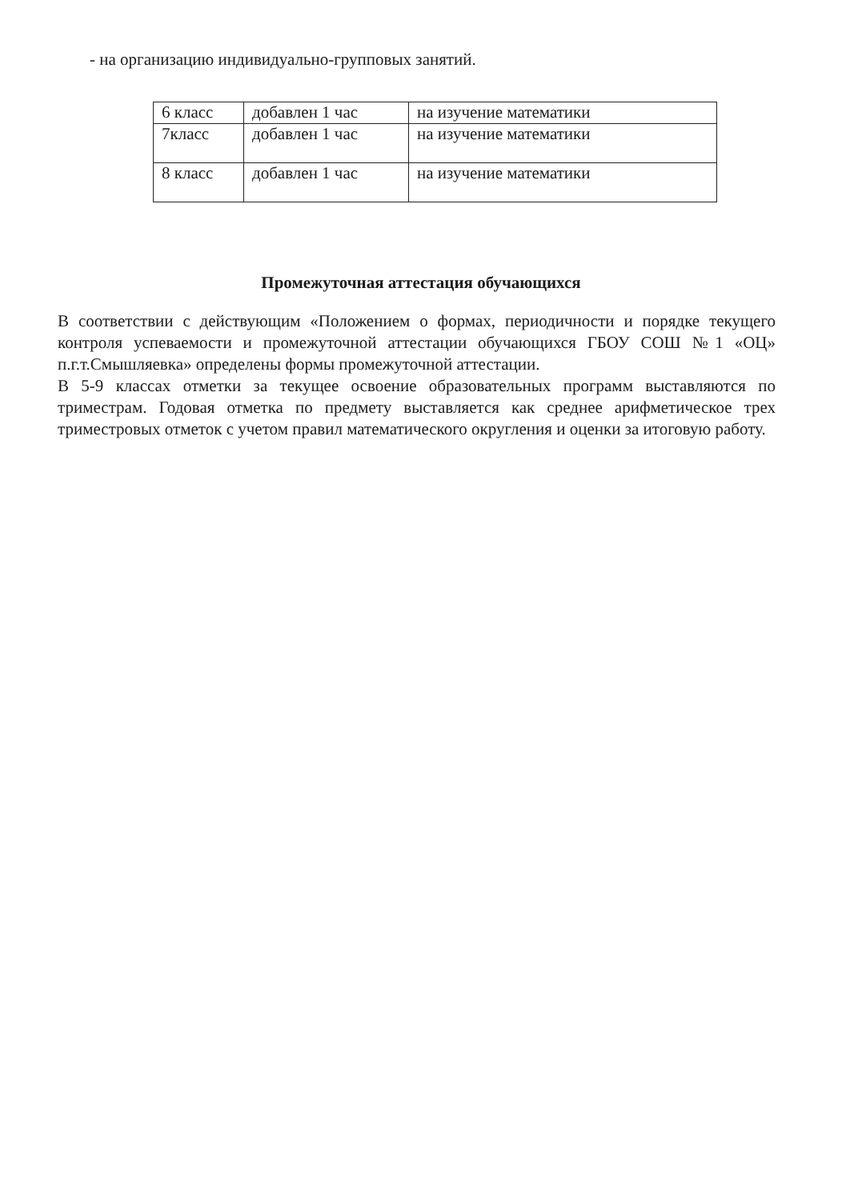- на организацию индивидуально-групповых занятий.
| 6 класс | добавлен 1 час | на изучение математики |
| 7класс | добавлен 1 час | на изучение математики |
| 8 класс | добавлен 1 час | на изучение математики |
Промежуточная аттестация обучающихся
В соответствии с действующим «Положением о формах, периодичности и порядке текущего контроля успеваемости и промежуточной аттестации обучающихся ГБОУ СОШ №1 «ОЦ» п.г.т.Смышляевка» определены формы промежуточной аттестации.
В 5-9 классах отметки за текущее освоение образовательных программ выставляются по триместрам. Годовая отметка по предмету выставляется как среднее арифметическое трех триместровых отметок с учетом правил математического округления и оценки за итоговую работу.